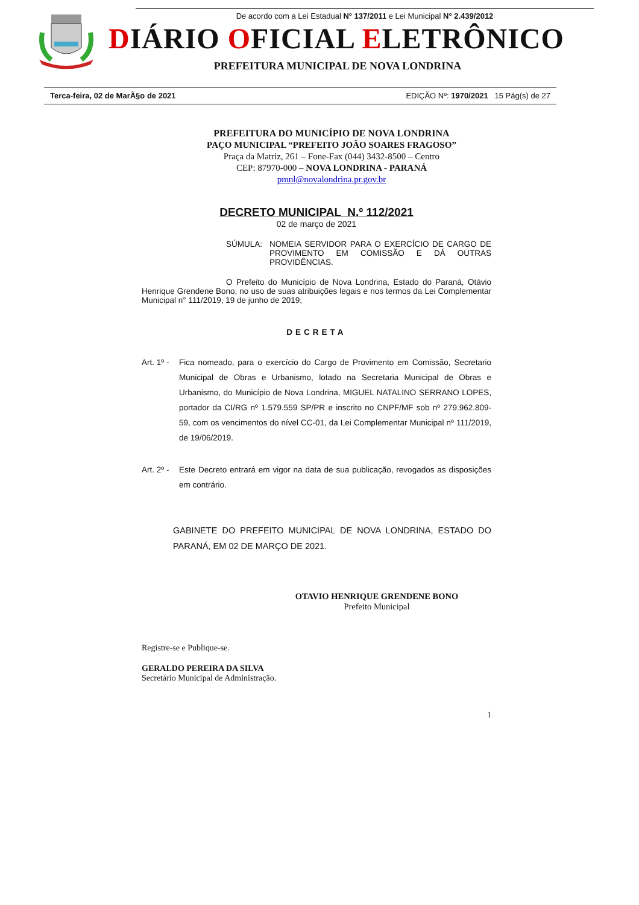De acordo com a Lei Estadual N° 137/2011 e Lei Municipal N° 2.439/2012
DIÁRIO OFICIAL ELETRÔNICO
PREFEITURA MUNICIPAL DE NOVA LONDRINA
Terca-feira, 02 de MarÃ§o de 2021 EDIÇÃO Nº: 1970/2021 15 Pág(s) de 27
PREFEITURA DO MUNICÍPIO DE NOVA LONDRINA
PAÇO MUNICIPAL “PREFEITO JOÃO SOARES FRAGOSO”
Praça da Matriz, 261 – Fone-Fax (044) 3432-8500 – Centro
CEP: 87970-000 – NOVA LONDRINA - PARANÁ
pmnl@novalondrina.pr.gov.br
DECRETO MUNICIPAL N.º 112/2021
02 de março de 2021
SÚMULA: NOMEIA SERVIDOR PARA O EXERCÍCIO DE CARGO DE PROVIMENTO EM COMISSÃO E DÁ OUTRAS PROVIDÊNCIAS.
O Prefeito do Município de Nova Londrina, Estado do Paraná, Otávio Henrique Grendene Bono, no uso de suas atribuições legais e nos termos da Lei Complementar Municipal n° 111/2019, 19 de junho de 2019;
DECRETA
Art. 1º - Fica nomeado, para o exercício do Cargo de Provimento em Comissão, Secretario Municipal de Obras e Urbanismo, lotado na Secretaria Municipal de Obras e Urbanismo, do Município de Nova Londrina, MIGUEL NATALINO SERRANO LOPES, portador da CI/RG nº 1.579.559 SP/PR e inscrito no CNPF/MF sob nº 279.962.809-59, com os vencimentos do nível CC-01, da Lei Complementar Municipal nº 111/2019, de 19/06/2019.
Art. 2º - Este Decreto entrará em vigor na data de sua publicação, revogados as disposições em contrário.
GABINETE DO PREFEITO MUNICIPAL DE NOVA LONDRINA, ESTADO DO PARANÁ, EM 02 DE MARÇO DE 2021.
OTAVIO HENRIQUE GRENDENE BONO
Prefeito Municipal
Registre-se e Publique-se.
GERALDO PEREIRA DA SILVA
Secretário Municipal de Administração.
1